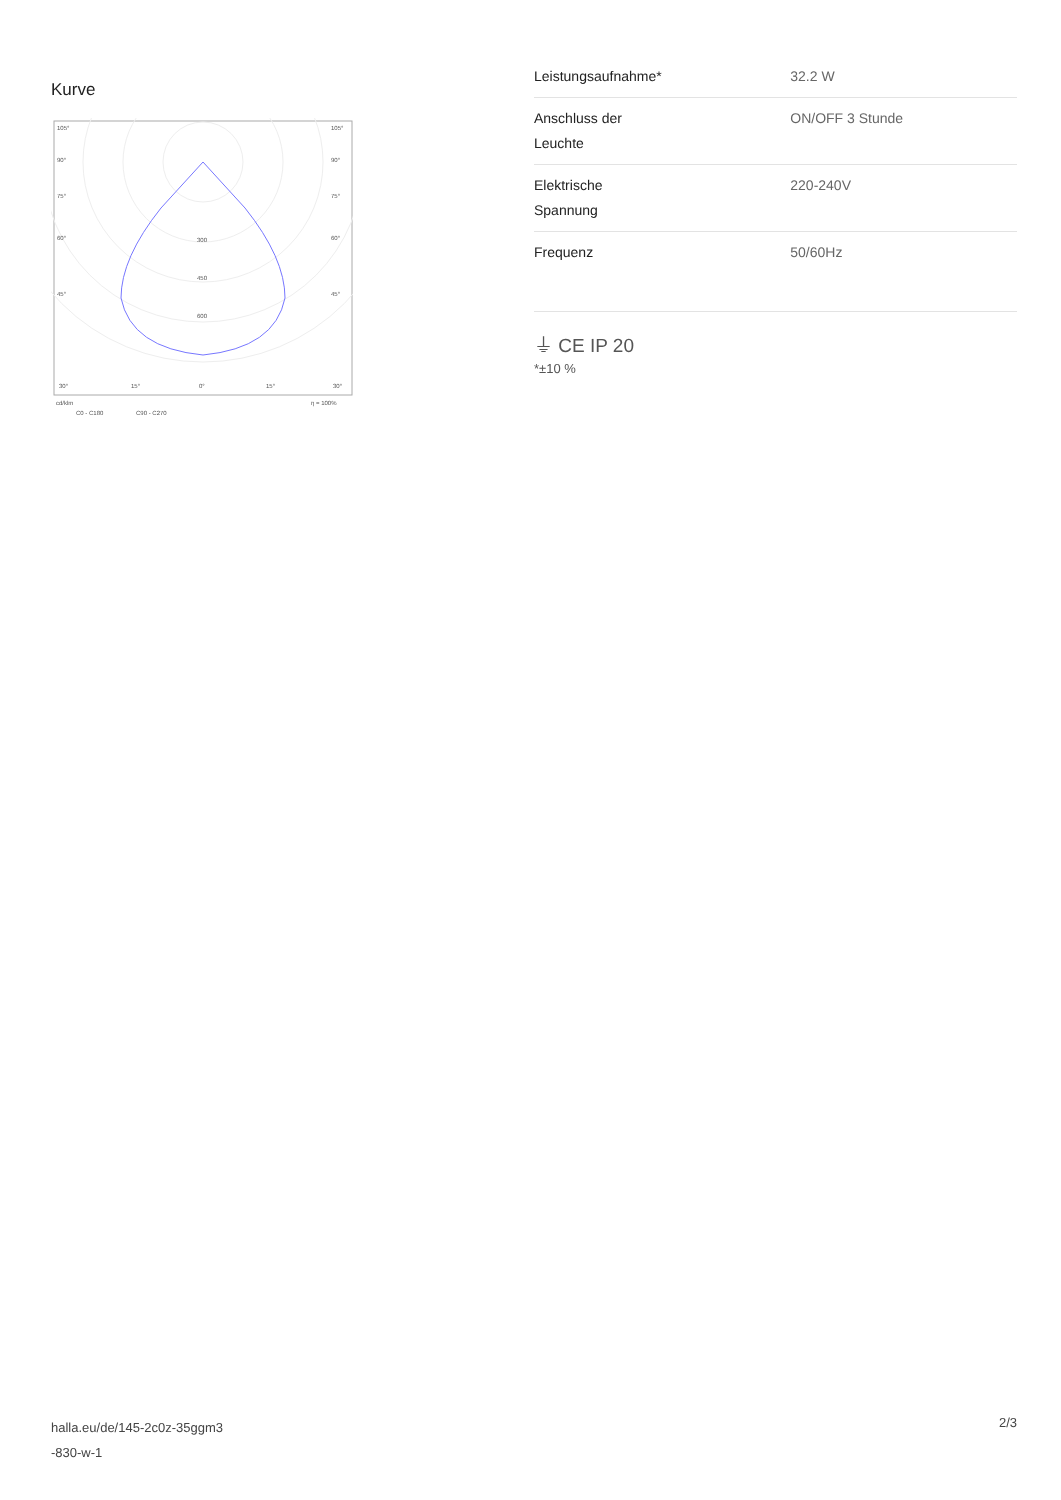Kurve
105°
105°
90°
90°
75°
75°
60°
60°
45°
45°
300
450
600
30°
15°
0°
15°
30°
cd/klm
η = 100%
C0 - C180
C90 - C270
| Leistungsaufnahme* | 32.2 W |
| Anschluss der Leuchte | ON/OFF 3 Stunde |
| Elektrische Spannung | 220-240V |
| Frequenz | 50/60Hz |
⏚ CE IP 20
*±10 %
halla.eu/de/145-2c0z-35ggm3
-830-w-1
2/3